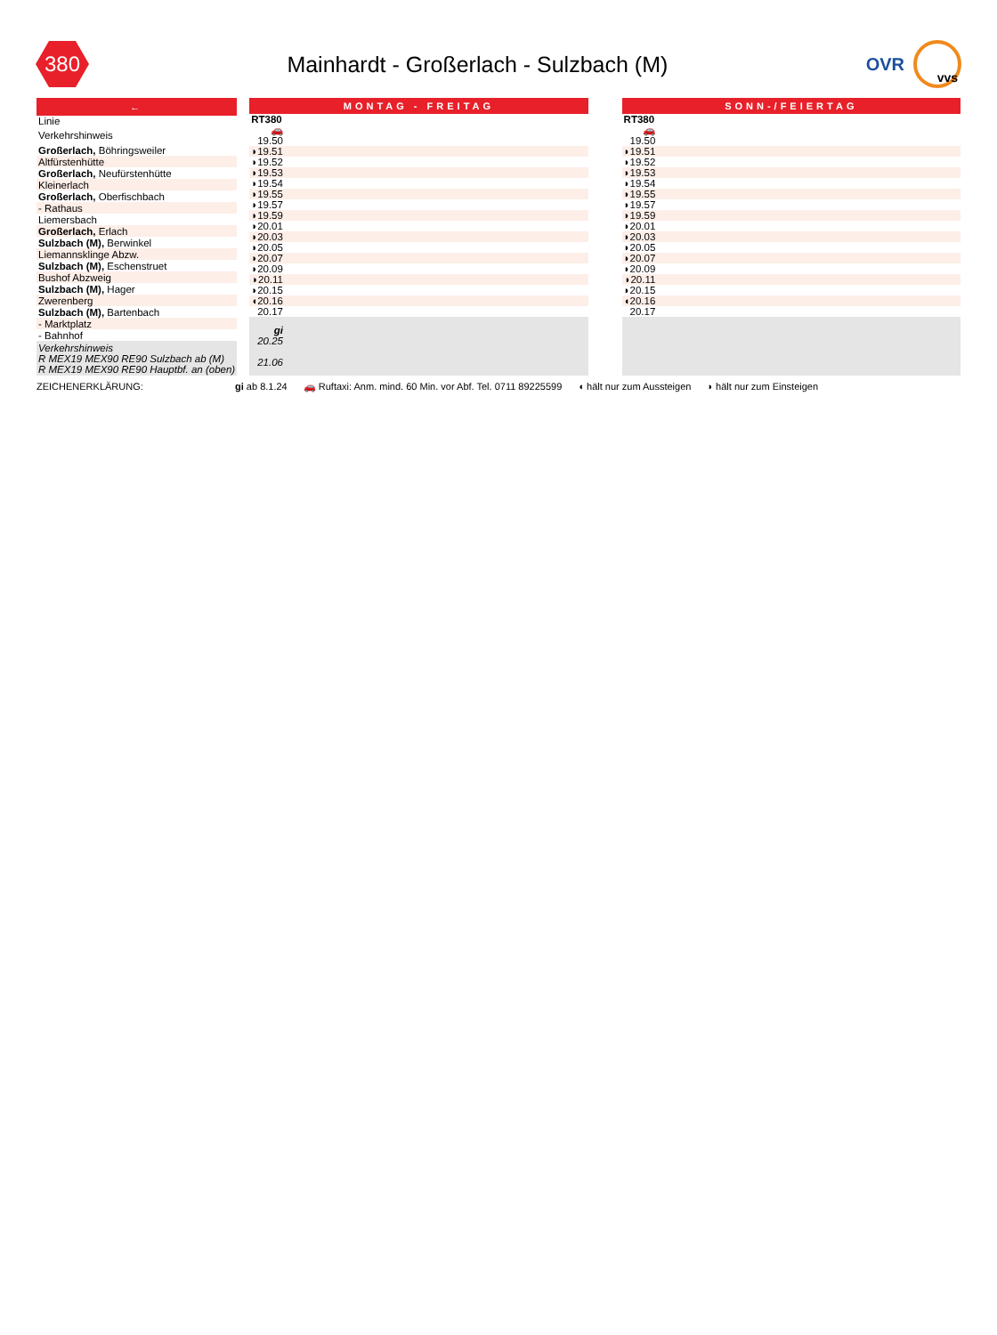380
Mainhardt - Großerlach - Sulzbach (M)
OVR
vvs
| ← |
| Linie |
| Verkehrshinweis |
| Großerlach, Böhringsweiler |
| Altfürstenhütte |
| Großerlach, Neufürstenhütte |
| Kleinerlach |
| Großerlach, Oberfischbach |
| - Rathaus |
| Liemersbach |
| Großerlach, Erlach |
| Sulzbach (M), Berwinkel |
| Liemannsklinge Abzw. |
| Sulzbach (M), Eschenstruet |
| Bushof Abzweig |
| Sulzbach (M), Hager |
| Zwerenberg |
| Sulzbach (M), Bartenbach |
| - Marktplatz |
| - Bahnhof |
| Verkehrshinweis R MEX19 MEX90 RE90 Sulzbach ab (M) R MEX19 MEX90 RE90 Hauptbf. an (oben) |
| MONTAG - FREITAG | |
| RT380 | |
| 🚗 | |
| 19.50 | |
| ◗19.51 | |
| ◗19.52 | |
| ◗19.53 | |
| ◗19.54 | |
| ◗19.55 | |
| ◗19.57 | |
| ◗19.59 | |
| ◗20.01 | |
| ◗20.03 | |
| ◗20.05 | |
| ◗20.07 | |
| ◗20.09 | |
| ◗20.11 | |
| ◗20.15 | |
| ◖20.16 | |
| 20.17 | |
| gi 20.25 21.06 | |
| SONN-/FEIERTAG | |
| RT380 | |
| 🚗 | |
| 19.50 | |
| ◗19.51 | |
| ◗19.52 | |
| ◗19.53 | |
| ◗19.54 | |
| ◗19.55 | |
| ◗19.57 | |
| ◗19.59 | |
| ◗20.01 | |
| ◗20.03 | |
| ◗20.05 | |
| ◗20.07 | |
| ◗20.09 | |
| ◗20.11 | |
| ◗20.15 | |
| ◖20.16 | |
| 20.17 | |
ZEICHENERKLÄRUNG: gi ab 8.1.24 🚗 Ruftaxi: Anm. mind. 60 Min. vor Abf. Tel. 0711 89225599 ◖ hält nur zum Aussteigen ◗ hält nur zum Einsteigen